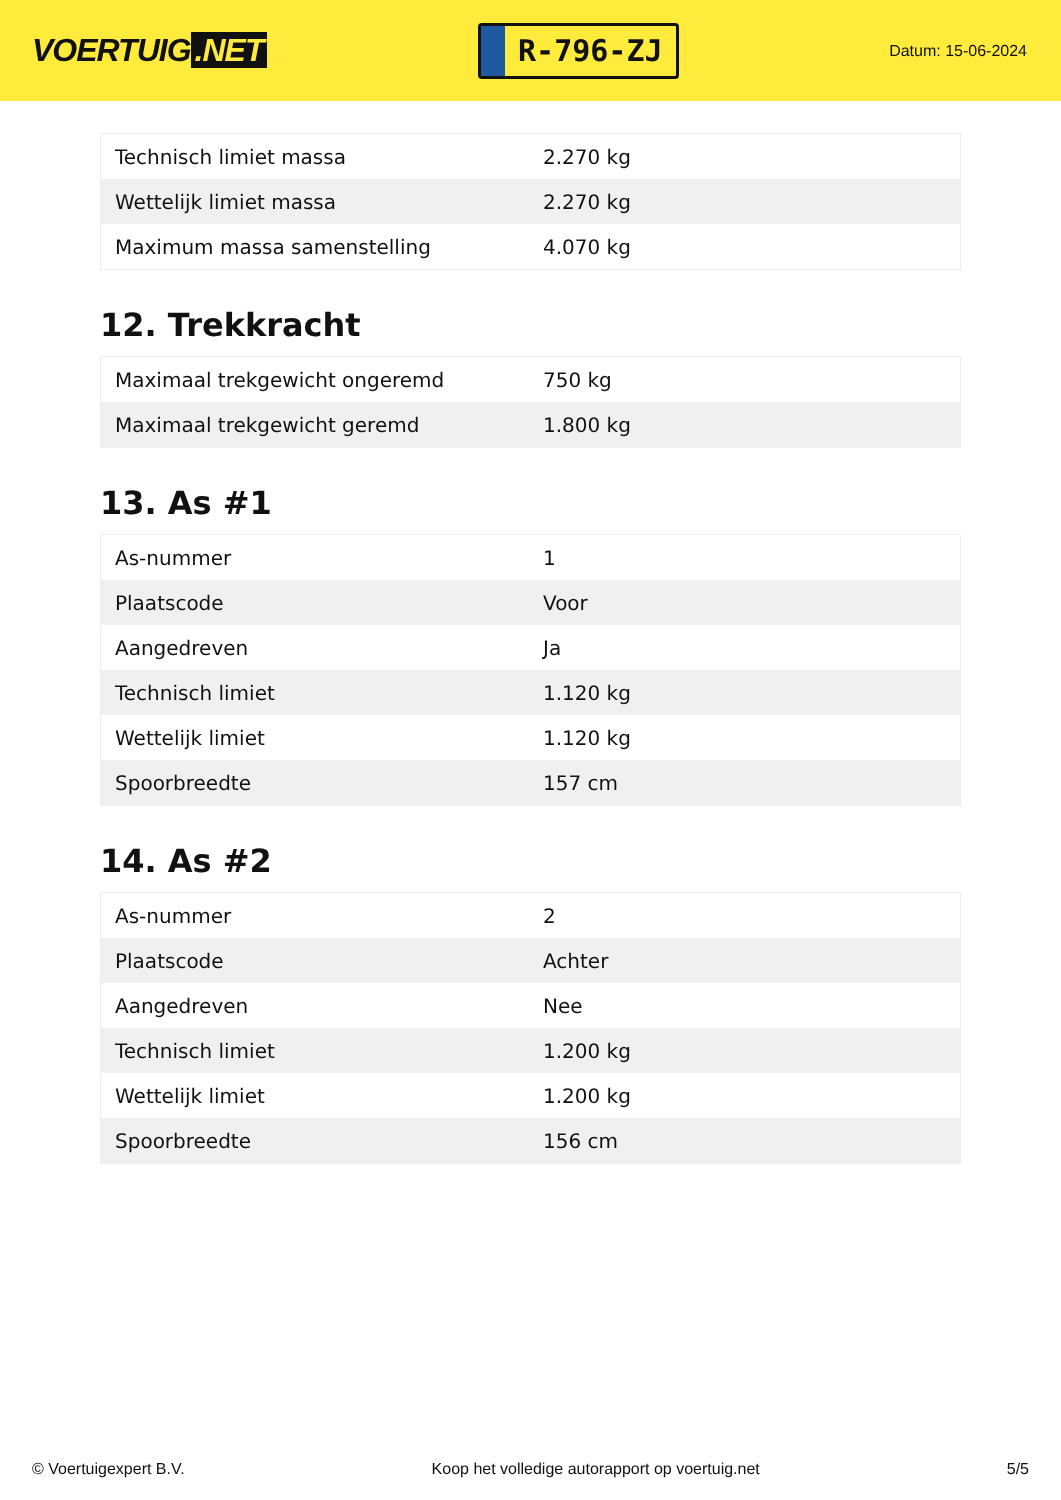VOERTUIG.NET
R-796-ZJ
Datum: 15-06-2024
| Technisch limiet massa | 2.270 kg |
| Wettelijk limiet massa | 2.270 kg |
| Maximum massa samenstelling | 4.070 kg |
12. Trekkracht
| Maximaal trekgewicht ongeremd | 750 kg |
| Maximaal trekgewicht geremd | 1.800 kg |
13. As #1
| As-nummer | 1 |
| Plaatscode | Voor |
| Aangedreven | Ja |
| Technisch limiet | 1.120 kg |
| Wettelijk limiet | 1.120 kg |
| Spoorbreedte | 157 cm |
14. As #2
| As-nummer | 2 |
| Plaatscode | Achter |
| Aangedreven | Nee |
| Technisch limiet | 1.200 kg |
| Wettelijk limiet | 1.200 kg |
| Spoorbreedte | 156 cm |
© Voertuigexpert B.V. Koop het volledige autorapport op voertuig.net 5/5